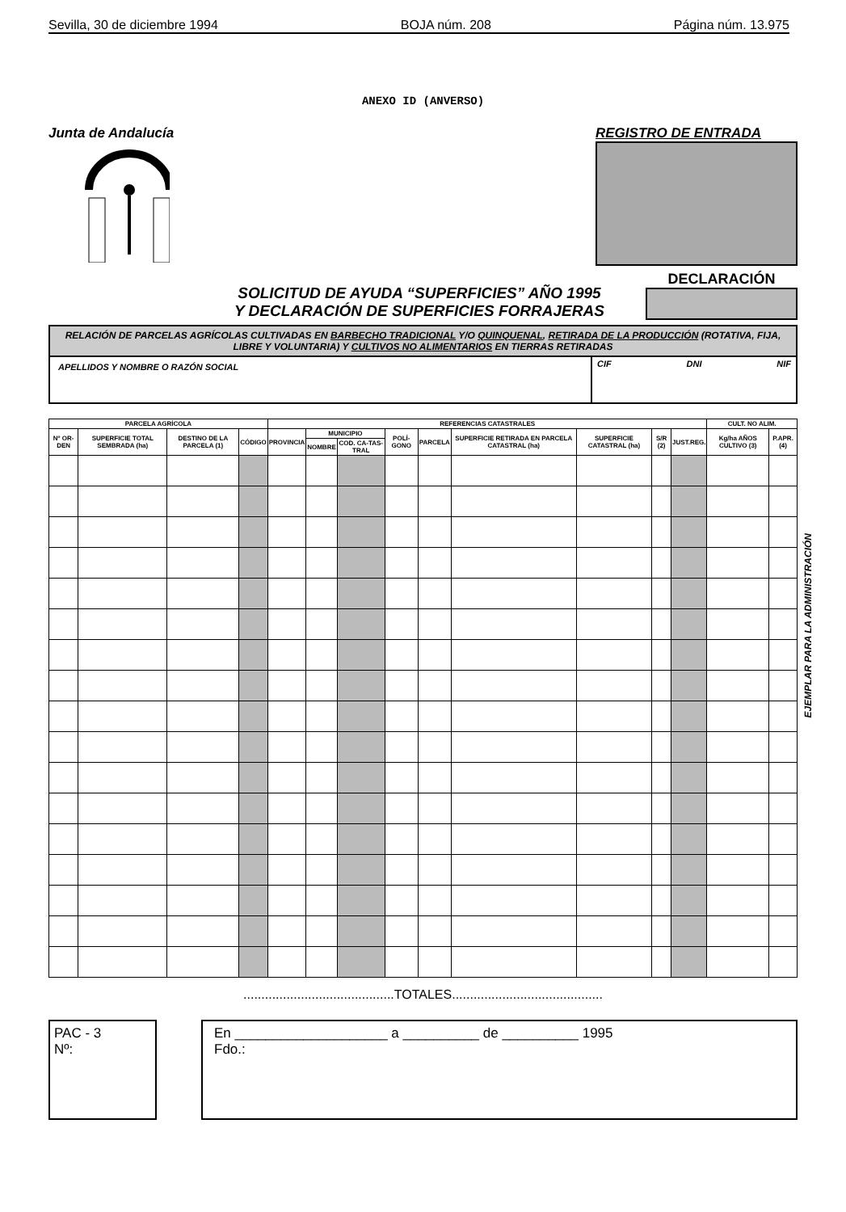Sevilla, 30 de diciembre 1994 BOJA núm. 208 Página núm. 13.975
ANEXO ID (ANVERSO)
Junta de Andalucía REGISTRO DE ENTRADA
SOLICITUD DE AYUDA “SUPERFICIES” AÑO 1995
Y DECLARACIÓN DE SUPERFICIES FORRAJERAS
DECLARACIÓN
RELACIÓN DE PARCELAS AGRÍCOLAS CULTIVADAS EN BARBECHO TRADICIONAL Y/O QUINQUENAL, RETIRADA DE LA PRODUCCIÓN (ROTATIVA, FIJA, LIBRE Y VOLUNTARIA) Y CULTIVOS NO ALIMENTARIOS EN TIERRAS RETIRADAS
APELLIDOS Y NOMBRE O RAZÓN SOCIAL
CIF DNI NIF
| PARCELA AGRÍCOLA | | | | REFERENCIAS CATASTRALES | | | | | | | | | CULT. NO ALIM. | |
| --- | --- | --- | --- | --- | --- | --- | --- | --- | --- | --- | --- | --- | --- | --- |
| Nº OR-DEN | SUPERFICIE TOTAL SEMBRADA (ha) | DESTINO DE LA PARCELA (1) | CÓDIGO | PROVINCIA | MUNICIPIO | | POLÍ-GONO | PARCELA | SUPERFICIE RETIRADA EN PARCELA CATASTRAL (ha) | SUPERFICIE CATASTRAL (ha) | S/R (2) | JUST.REG. | Kg/ha AÑOS CULTIVO (3) | P.APR.(4) |
| | | | | | NOMBRE | COD. CA-TAS-TRAL | | | | | | | | |
..........................................TOTALES..........................................
PAC - 3
Nº:
En ____________________ a __________ de __________ 1995
Fdo.:
EJEMPLAR PARA LA ADMINISTRACIÓN